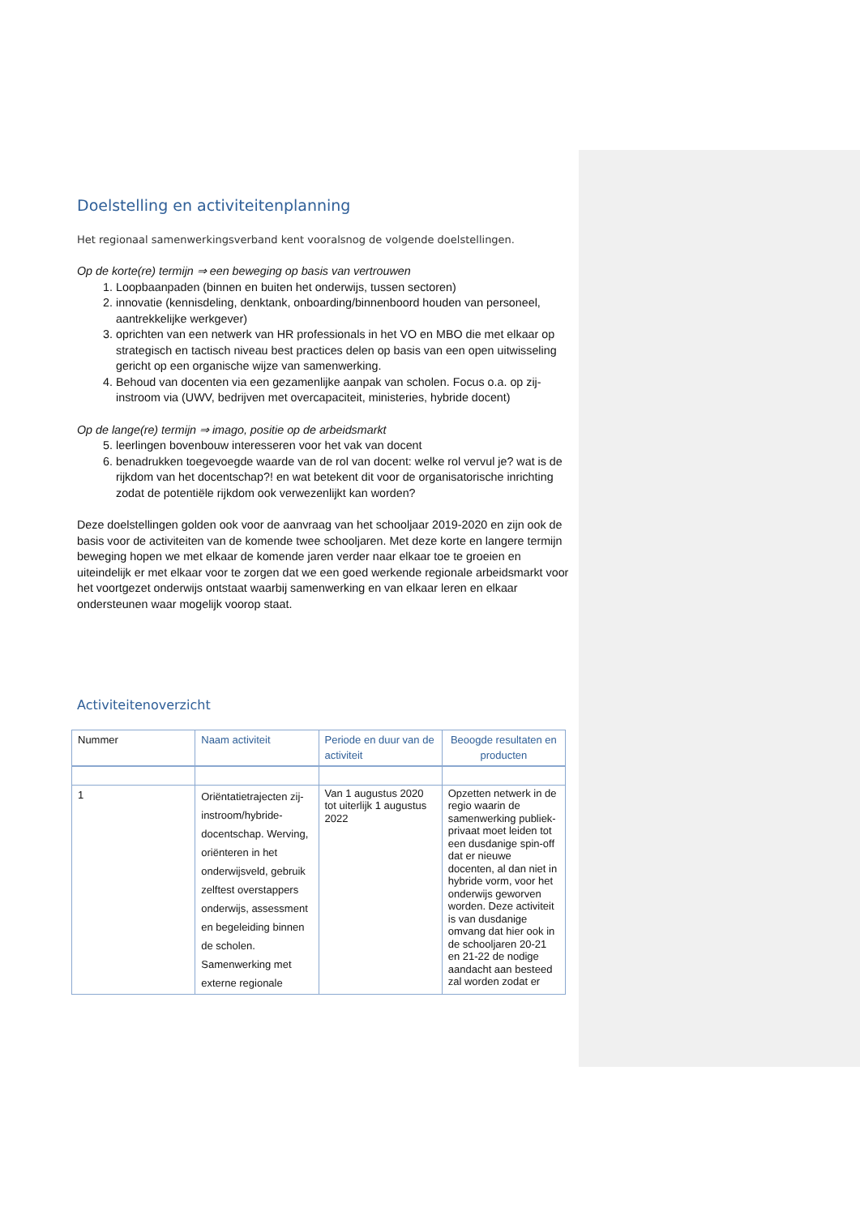Doelstelling en activiteitenplanning
Het regionaal samenwerkingsverband kent vooralsnog de volgende doelstellingen.
Op de korte(re) termijn ⇒ een beweging op basis van vertrouwen
1. Loopbaanpaden (binnen en buiten het onderwijs, tussen sectoren)
2. innovatie (kennisdeling, denktank, onboarding/binnenboord houden van personeel, aantrekkelijke werkgever)
3. oprichten van een netwerk van HR professionals in het VO en MBO die met elkaar op strategisch en tactisch niveau best practices delen op basis van een open uitwisseling gericht op een organische wijze van samenwerking.
4. Behoud van docenten via een gezamenlijke aanpak van scholen. Focus o.a. op zij-instroom via (UWV, bedrijven met overcapaciteit, ministeries, hybride docent)
Op de lange(re) termijn ⇒ imago, positie op de arbeidsmarkt
5. leerlingen bovenbouw interesseren voor het vak van docent
6. benadrukken toegevoegde waarde van de rol van docent: welke rol vervul je? wat is de rijkdom van het docentschap?! en wat betekent dit voor de organisatorische inrichting zodat de potentiële rijkdom ook verwezenlijkt kan worden?
Deze doelstellingen golden ook voor de aanvraag van het schooljaar 2019-2020 en zijn ook de basis voor de activiteiten van de komende twee schooljaren. Met deze korte en langere termijn beweging hopen we met elkaar de komende jaren verder naar elkaar toe te groeien en uiteindelijk er met elkaar voor te zorgen dat we een goed werkende regionale arbeidsmarkt voor het voortgezet onderwijs ontstaat waarbij samenwerking en van elkaar leren en elkaar ondersteunen waar mogelijk voorop staat.
Activiteitenoverzicht
| Nummer | Naam activiteit | Periode en duur van de activiteit | Beoogde resultaten en producten |
| --- | --- | --- | --- |
| 1 | Oriëntatietrajecten zij-instroom/hybride-docentschap. Werving, oriënteren in het onderwijsveld, gebruik zelftest overstappers onderwijs, assessment en begeleiding binnen de scholen. Samenwerking met externe regionale | Van 1 augustus 2020 tot uiterlijk 1 augustus 2022 | Opzetten netwerk in de regio waarin de samenwerking publiek-privaat moet leiden tot een dusdanige spin-off dat er nieuwe docenten, al dan niet in hybride vorm, voor het onderwijs geworven worden. Deze activiteit is van dusdanige omvang dat hier ook in de schooljaren 20-21 en 21-22 de nodige aandacht aan besteed zal worden zodat er |